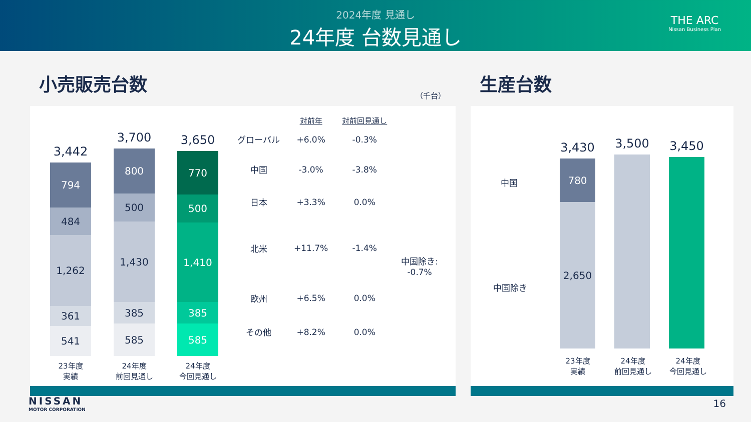2024年度 見通し
24年度 台数見通し
THE ARC
Nissan Business Plan
小売販売台数
（千台）
3,442
794
484
1,262
361
541
3,700
800
500
1,430
385
585
3,650
770
500
1,410
385
585
23年度
実績
24年度
前回見通し
24年度
今回見通し
| | 対前年 | 対前回見通し | |
| --- | --- | --- | --- |
| グローバル | +6.0% | -0.3% | |
| 中国 | -3.0% | -3.8% | |
| 日本 | +3.3% | 0.0% | 中国除き: -0.7% |
| 北米 | +11.7% | -1.4% | |
| 欧州 | +6.5% | 0.0% | |
| その他 | +8.2% | 0.0% | |
生産台数
中国
中国除き
3,430
780
2,650
3,500
3,450
23年度
実績
24年度
前回見通し
24年度
今回見通し
NISSAN
MOTOR CORPORATION
16